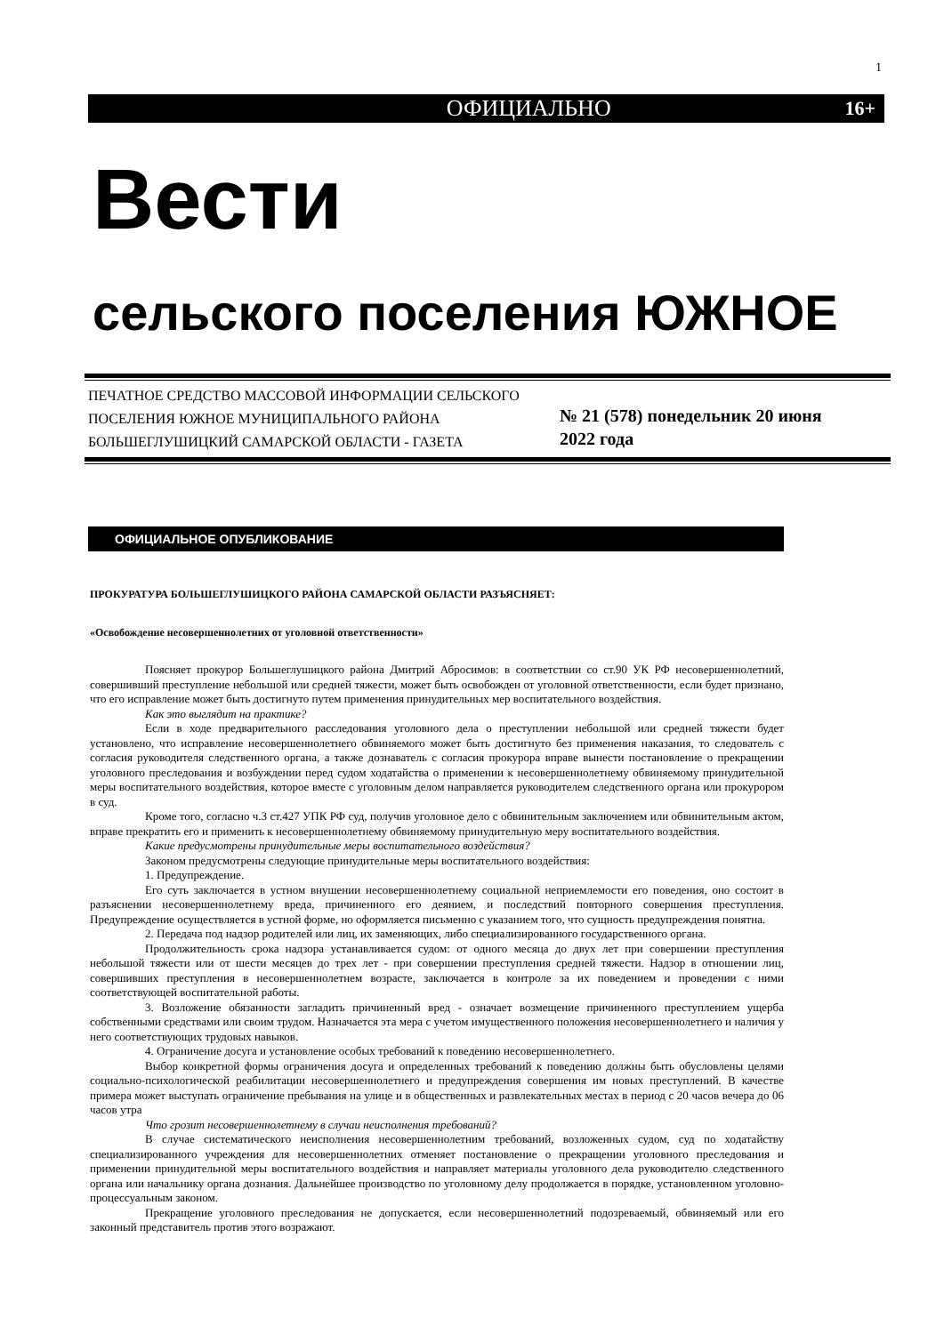1
ОФИЦИАЛЬНО 16+
Вести
сельского поселения ЮЖНОЕ
ПЕЧАТНОЕ СРЕДСТВО МАССОВОЙ ИНФОРМАЦИИ СЕЛЬСКОГО ПОСЕЛЕНИЯ ЮЖНОЕ МУНИЦИПАЛЬНОГО РАЙОНА БОЛЬШЕГЛУШИЦКИЙ САМАРСКОЙ ОБЛАСТИ - ГАЗЕТА
№ 21 (578) понедельник 20 июня
2022 года
ОФИЦИАЛЬНОЕ ОПУБЛИКОВАНИЕ
ПРОКУРАТУРА БОЛЬШЕГЛУШИЦКОГО РАЙОНА САМАРСКОЙ ОБЛАСТИ РАЗЪЯСНЯЕТ:
«Освобождение несовершеннолетних от уголовной ответственности»
Поясняет прокурор Большеглушицкого района Дмитрий Абросимов: в соответствии со ст.90 УК РФ несовершеннолетний, совершивший преступление небольшой или средней тяжести, может быть освобожден от уголовной ответственности, если будет признано, что его исправление может быть достигнуто путем применения принудительных мер воспитательного воздействия.
Как это выглядит на практике?
Если в ходе предварительного расследования уголовного дела о преступлении небольшой или средней тяжести будет установлено, что исправление несовершеннолетнего обвиняемого может быть достигнуто без применения наказания, то следователь с согласия руководителя следственного органа, а также дознаватель с согласия прокурора вправе вынести постановление о прекращении уголовного преследования и возбуждении перед судом ходатайства о применении к несовершеннолетнему обвиняемому принудительной меры воспитательного воздействия, которое вместе с уголовным делом направляется руководителем следственного органа или прокурором в суд.
Кроме того, согласно ч.3 ст.427 УПК РФ суд, получив уголовное дело с обвинительным заключением или обвинительным актом, вправе прекратить его и применить к несовершеннолетнему обвиняемому принудительную меру воспитательного воздействия.
Какие предусмотрены принудительные меры воспитательного воздействия?
Законом предусмотрены следующие принудительные меры воспитательного воздействия:
1. Предупреждение.
Его суть заключается в устном внушении несовершеннолетнему социальной неприемлемости его поведения, оно состоит в разъяснении несовершеннолетнему вреда, причиненного его деянием, и последствий повторного совершения преступления. Предупреждение осуществляется в устной форме, но оформляется письменно с указанием того, что сущность предупреждения понятна.
2. Передача под надзор родителей или лиц, их заменяющих, либо специализированного государственного органа.
Продолжительность срока надзора устанавливается судом: от одного месяца до двух лет при совершении преступления небольшой тяжести или от шести месяцев до трех лет - при совершении преступления средней тяжести. Надзор в отношении лиц, совершивших преступления в несовершеннолетнем возрасте, заключается в контроле за их поведением и проведении с ними соответствующей воспитательной работы.
3. Возложение обязанности загладить причиненный вред - означает возмещение причиненного преступлением ущерба собственными средствами или своим трудом. Назначается эта мера с учетом имущественного положения несовершеннолетнего и наличия у него соответствующих трудовых навыков.
4. Ограничение досуга и установление особых требований к поведению несовершеннолетнего.
Выбор конкретной формы ограничения досуга и определенных требований к поведению должны быть обусловлены целями социально-психологической реабилитации несовершеннолетнего и предупреждения совершения им новых преступлений. В качестве примера может выступать ограничение пребывания на улице и в общественных и развлекательных местах в период с 20 часов вечера до 06 часов утра
Что грозит несовершеннолетнему в случаи неисполнения требований?
В случае систематического неисполнения несовершеннолетним требований, возложенных судом, суд по ходатайству специализированного учреждения для несовершеннолетних отменяет постановление о прекращении уголовного преследования и применении принудительной меры воспитательного воздействия и направляет материалы уголовного дела руководителю следственного органа или начальнику органа дознания. Дальнейшее производство по уголовному делу продолжается в порядке, установленном уголовно-процессуальным законом.
Прекращение уголовного преследования не допускается, если несовершеннолетний подозреваемый, обвиняемый или его законный представитель против этого возражают.